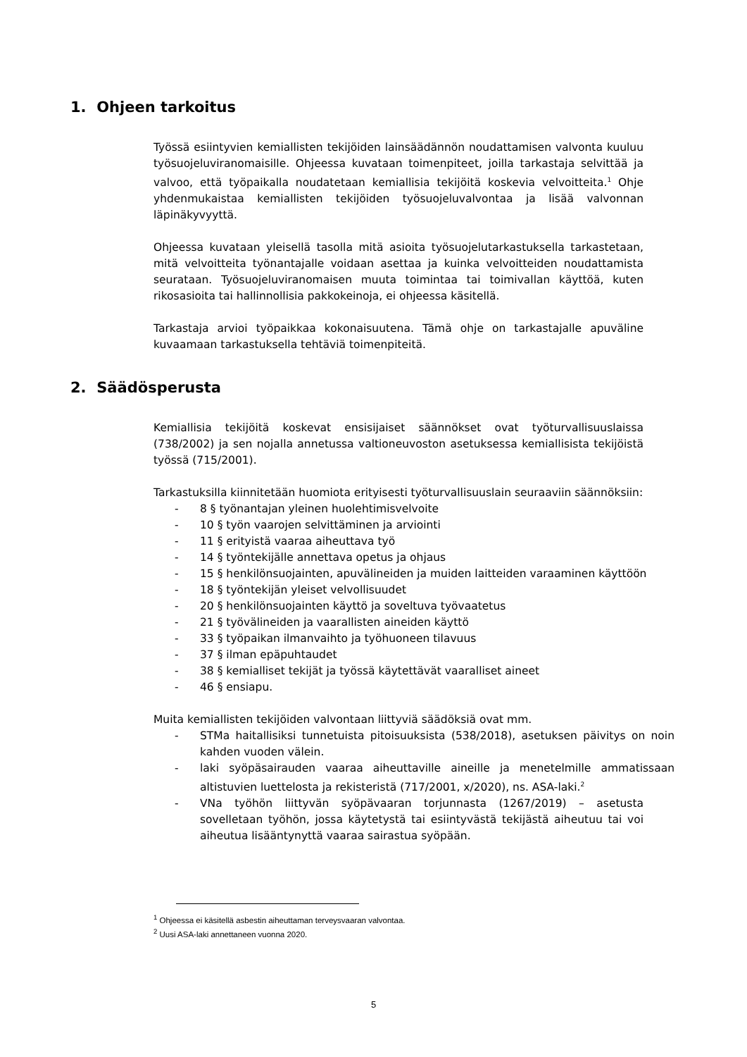1. Ohjeen tarkoitus
Työssä esiintyvien kemiallisten tekijöiden lainsäädännön noudattamisen valvonta kuuluu työsuojeluviranomaisille. Ohjeessa kuvataan toimenpiteet, joilla tarkastaja selvittää ja valvoo, että työpaikalla noudatetaan kemiallisia tekijöitä koskevia velvoitteita.<sup>1</sup> Ohje yhdenmukaistaa kemiallisten tekijöiden työsuojeluvalvontaa ja lisää valvonnan läpinäkyvyyttä.
Ohjeessa kuvataan yleisellä tasolla mitä asioita työsuojelutarkastuksella tarkastetaan, mitä velvoitteita työnantajalle voidaan asettaa ja kuinka velvoitteiden noudattamista seurataan. Työsuojeluviranomaisen muuta toimintaa tai toimivallan käyttöä, kuten rikosasioita tai hallinnollisia pakkokeinoja, ei ohjeessa käsitellä.
Tarkastaja arvioi työpaikkaa kokonaisuutena. Tämä ohje on tarkastajalle apuväline kuvaamaan tarkastuksella tehtäviä toimenpiteitä.
2. Säädösperusta
Kemiallisia tekijöitä koskevat ensisijaiset säännökset ovat työturvallisuuslaissa (738/2002) ja sen nojalla annetussa valtioneuvoston asetuksessa kemiallisista tekijöistä työssä (715/2001).
Tarkastuksilla kiinnitetään huomiota erityisesti työturvallisuuslain seuraaviin säännöksiin:
- 8 § työnantajan yleinen huolehtimisvelvoite
- 10 § työn vaarojen selvittäminen ja arviointi
- 11 § erityistä vaaraa aiheuttava työ
- 14 § työntekijälle annettava opetus ja ohjaus
- 15 § henkilönsuojainten, apuvälineiden ja muiden laitteiden varaaminen käyttöön
- 18 § työntekijän yleiset velvollisuudet
- 20 § henkilönsuojainten käyttö ja soveltuva työvaatetus
- 21 § työvälineiden ja vaarallisten aineiden käyttö
- 33 § työpaikan ilmanvaihto ja työhuoneen tilavuus
- 37 § ilman epäpuhtaudet
- 38 § kemialliset tekijät ja työssä käytettävät vaaralliset aineet
- 46 § ensiapu.
Muita kemiallisten tekijöiden valvontaan liittyviä säädöksiä ovat mm.
- STMa haitallisiksi tunnetuista pitoisuuksista (538/2018), asetuksen päivitys on noin kahden vuoden välein.
- laki syöpäsairauden vaaraa aiheuttaville aineille ja menetelmille ammatissaan altistuvien luettelosta ja rekisteristä (717/2001, x/2020), ns. ASA-laki.<sup>2</sup>
- VNa työhön liittyvän syöpävaaran torjunnasta (1267/2019) – asetusta sovelletaan työhön, jossa käytetystä tai esiintyvästä tekijästä aiheutuu tai voi aiheutua lisääntynyttä vaaraa sairastua syöpään.
<sup>1</sup> Ohjeessa ei käsitellä asbestin aiheuttaman terveysvaaran valvontaa.
<sup>2</sup> Uusi ASA-laki annettaneen vuonna 2020.
5